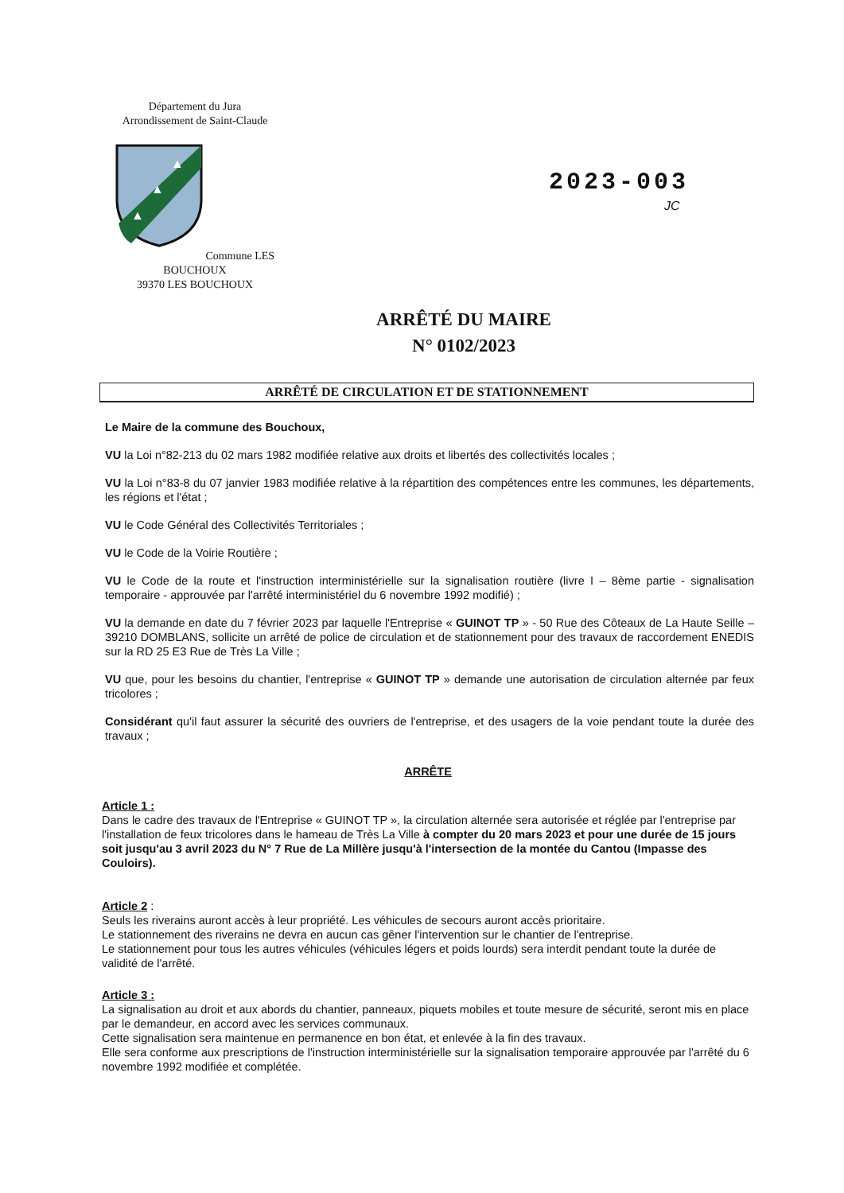Département du Jura
Arrondissement de Saint-Claude
▲
▲
▲
Commune LES BOUCHOUX
39370 LES BOUCHOUX
2023-003
JC
ARRÊTÉ DU MAIRE
N° 0102/2023
ARRÊTÉ DE CIRCULATION ET DE STATIONNEMENT
Le Maire de la commune des Bouchoux,
VU la Loi n°82-213 du 02 mars 1982 modifiée relative aux droits et libertés des collectivités locales ;
VU la Loi n°83-8 du 07 janvier 1983 modifiée relative à la répartition des compétences entre les communes, les départements, les régions et l'état ;
VU le Code Général des Collectivités Territoriales ;
VU le Code de la Voirie Routière ;
VU le Code de la route et l'instruction interministérielle sur la signalisation routière (livre I – 8ème partie - signalisation temporaire - approuvée par l'arrêté interministériel du 6 novembre 1992 modifié) ;
VU la demande en date du 7 février 2023 par laquelle l'Entreprise « GUINOT TP » - 50 Rue des Côteaux de La Haute Seille – 39210 DOMBLANS, sollicite un arrêté de police de circulation et de stationnement pour des travaux de raccordement ENEDIS sur la RD 25 E3 Rue de Très La Ville ;
VU que, pour les besoins du chantier, l'entreprise « GUINOT TP » demande une autorisation de circulation alternée par feux tricolores ;
Considérant qu'il faut assurer la sécurité des ouvriers de l'entreprise, et des usagers de la voie pendant toute la durée des travaux ;
ARRÊTE
Article 1 :
Dans le cadre des travaux de l'Entreprise « GUINOT TP », la circulation alternée sera autorisée et réglée par l'entreprise par l'installation de feux tricolores dans le hameau de Très La Ville à compter du 20 mars 2023 et pour une durée de 15 jours soit jusqu'au 3 avril 2023 du N° 7 Rue de La Millère jusqu'à l'intersection de la montée du Cantou (Impasse des Couloirs).
Article 2 :
Seuls les riverains auront accès à leur propriété. Les véhicules de secours auront accès prioritaire.
Le stationnement des riverains ne devra en aucun cas gêner l'intervention sur le chantier de l'entreprise.
Le stationnement pour tous les autres véhicules (véhicules légers et poids lourds) sera interdit pendant toute la durée de validité de l'arrêté.
Article 3 :
La signalisation au droit et aux abords du chantier, panneaux, piquets mobiles et toute mesure de sécurité, seront mis en place par le demandeur, en accord avec les services communaux.
Cette signalisation sera maintenue en permanence en bon état, et enlevée à la fin des travaux.
Elle sera conforme aux prescriptions de l'instruction interministérielle sur la signalisation temporaire approuvée par l'arrêté du 6 novembre 1992 modifiée et complétée.